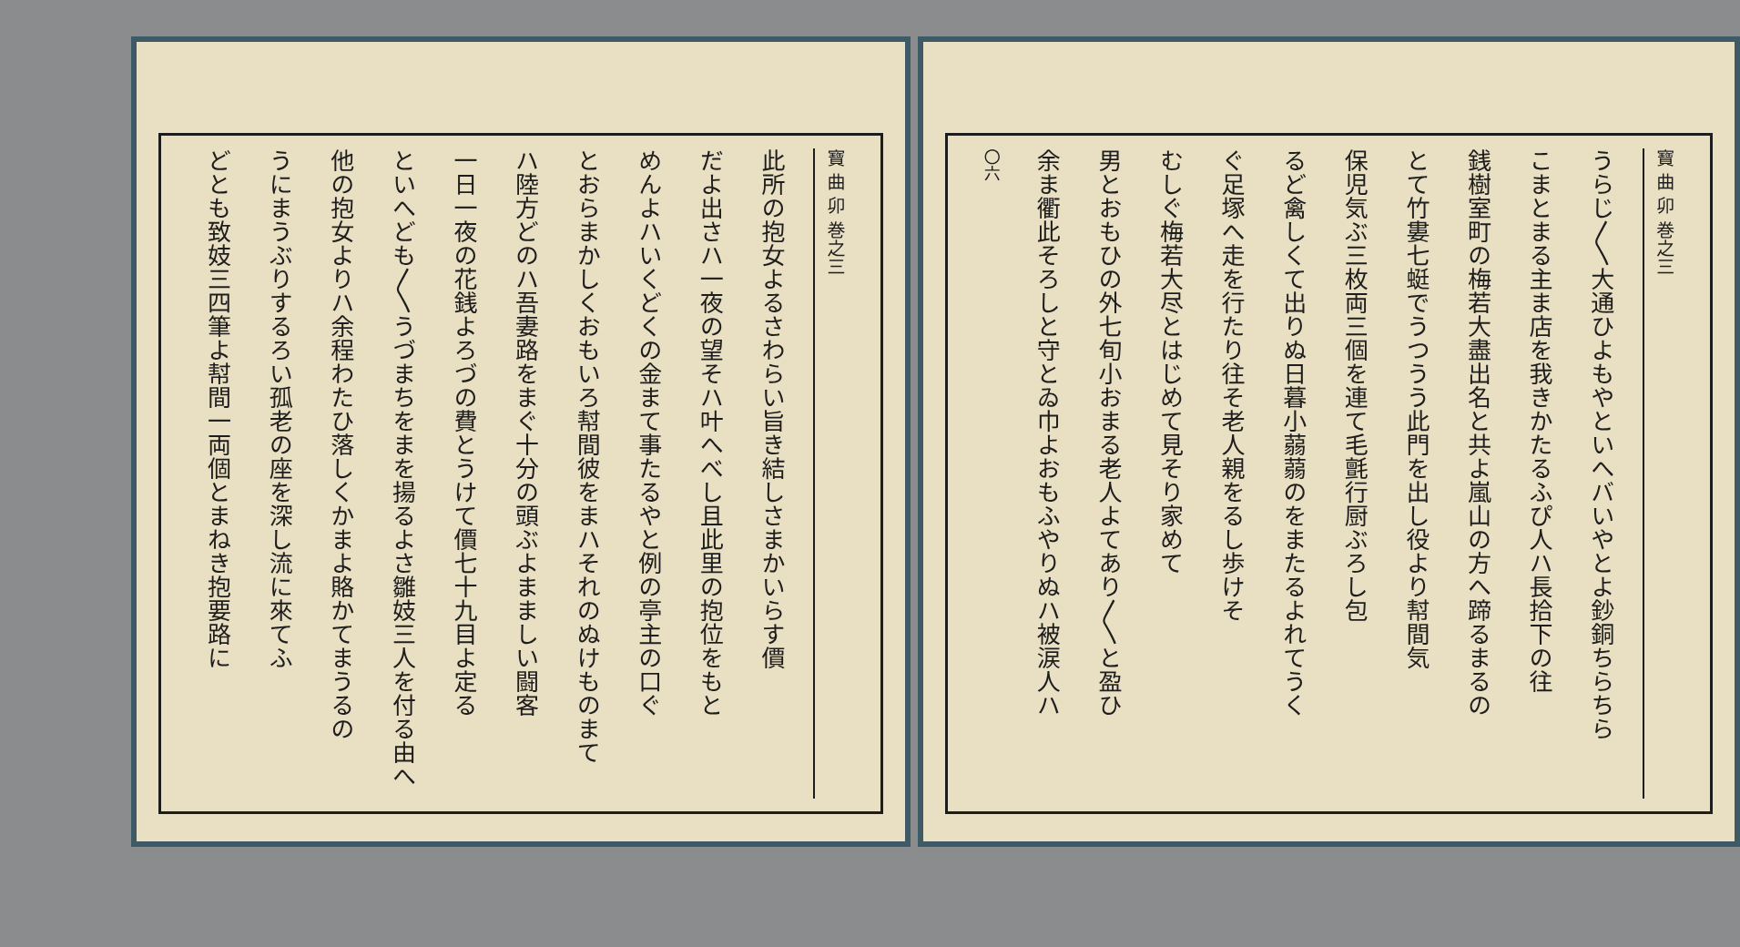寶 曲 卯 巻之三
此所の抱女よるさわらい旨き結しさまかいらす價
だよ出さハ一夜の望そハ叶へべし且此里の抱位をもと
めんよハいくどくの金まて事たるやと例の亭主の口ぐ
とおらまかしくおもいろ幇間彼をまハそれのぬけものまて
ハ陸方どのハ吾妻路をまぐ十分の頭ぶよまましい闘客
一日一夜の花銭よろづの費とうけて價七十九目よ定る
といへども〳〵うづまちをまを揚るよさ雛妓三人を付る由へ
他の抱女よりハ余程わたひ落しくかまよ賂かてまうるの
うにまうぶりするろい孤老の座を深し流に來てふ
どとも致妓三四筆よ幇間一両個とまねき抱要路に
寶 曲 卯 巻之三
うらじ〳〵大通ひよもやといへバいやとよ鈔銅ちらちら
こまとまる主ま店を我きかたるふぴ人ハ長拾下の往
銭樹室町の梅若大盡出名と共よ嵐山の方へ蹄るまるの
とて竹婁七蜓でうつうう此門を出し役より幇間気
保児気ぶ三枚両三個を連て毛氈行厨ぶろし包
るど禽しくて出りぬ日暮小蒻蒻のをまたるよれてうく
ぐ足塚へ走を行たり往そ老人親をるし歩けそ
むしぐ梅若大尽とはじめて見そり家めて
男とおもひの外七旬小おまる老人よてあり〳〵と盈ひ
余ま衢此そろしと守とゐ巾よおもふやりぬハ被涙人ハ
〇六